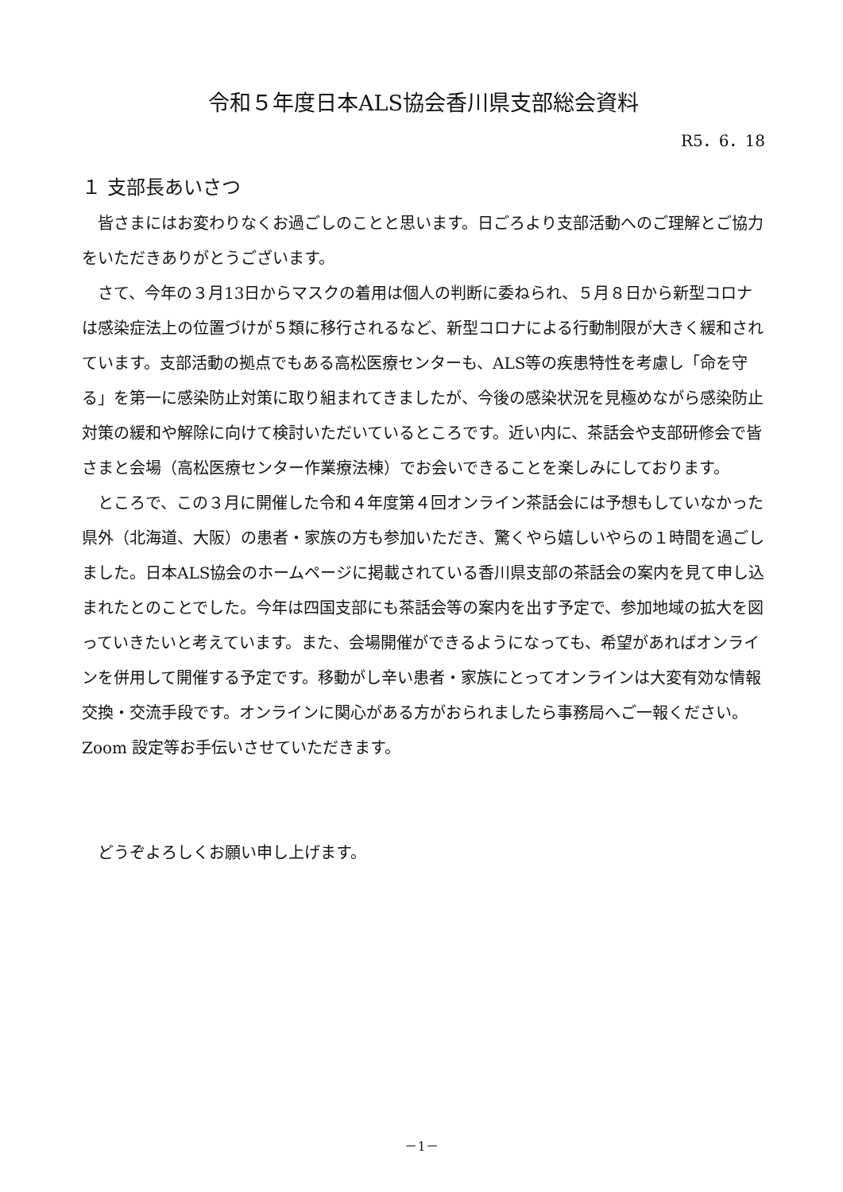令和５年度日本ALS協会香川県支部総会資料
R5．6．18
１ 支部長あいさつ
皆さまにはお変わりなくお過ごしのことと思います。日ごろより支部活動へのご理解とご協力をいただきありがとうございます。
さて、今年の３月13日からマスクの着用は個人の判断に委ねられ、５月８日から新型コロナは感染症法上の位置づけが５類に移行されるなど、新型コロナによる行動制限が大きく緩和されています。支部活動の拠点でもある高松医療センターも、ALS等の疾患特性を考慮し「命を守る」を第一に感染防止対策に取り組まれてきましたが、今後の感染状況を見極めながら感染防止対策の緩和や解除に向けて検討いただいているところです。近い内に、茶話会や支部研修会で皆さまと会場（高松医療センター作業療法棟）でお会いできることを楽しみにしております。
ところで、この３月に開催した令和４年度第４回オンライン茶話会には予想もしていなかった県外（北海道、大阪）の患者・家族の方も参加いただき、驚くやら嬉しいやらの１時間を過ごしました。日本ALS協会のホームページに掲載されている香川県支部の茶話会の案内を見て申し込まれたとのことでした。今年は四国支部にも茶話会等の案内を出す予定で、参加地域の拡大を図っていきたいと考えています。また、会場開催ができるようになっても、希望があればオンラインを併用して開催する予定です。移動がし辛い患者・家族にとってオンラインは大変有効な情報交換・交流手段です。オンラインに関心がある方がおられましたら事務局へご一報ください。Zoom 設定等お手伝いさせていただきます。
どうぞよろしくお願い申し上げます。
－1－